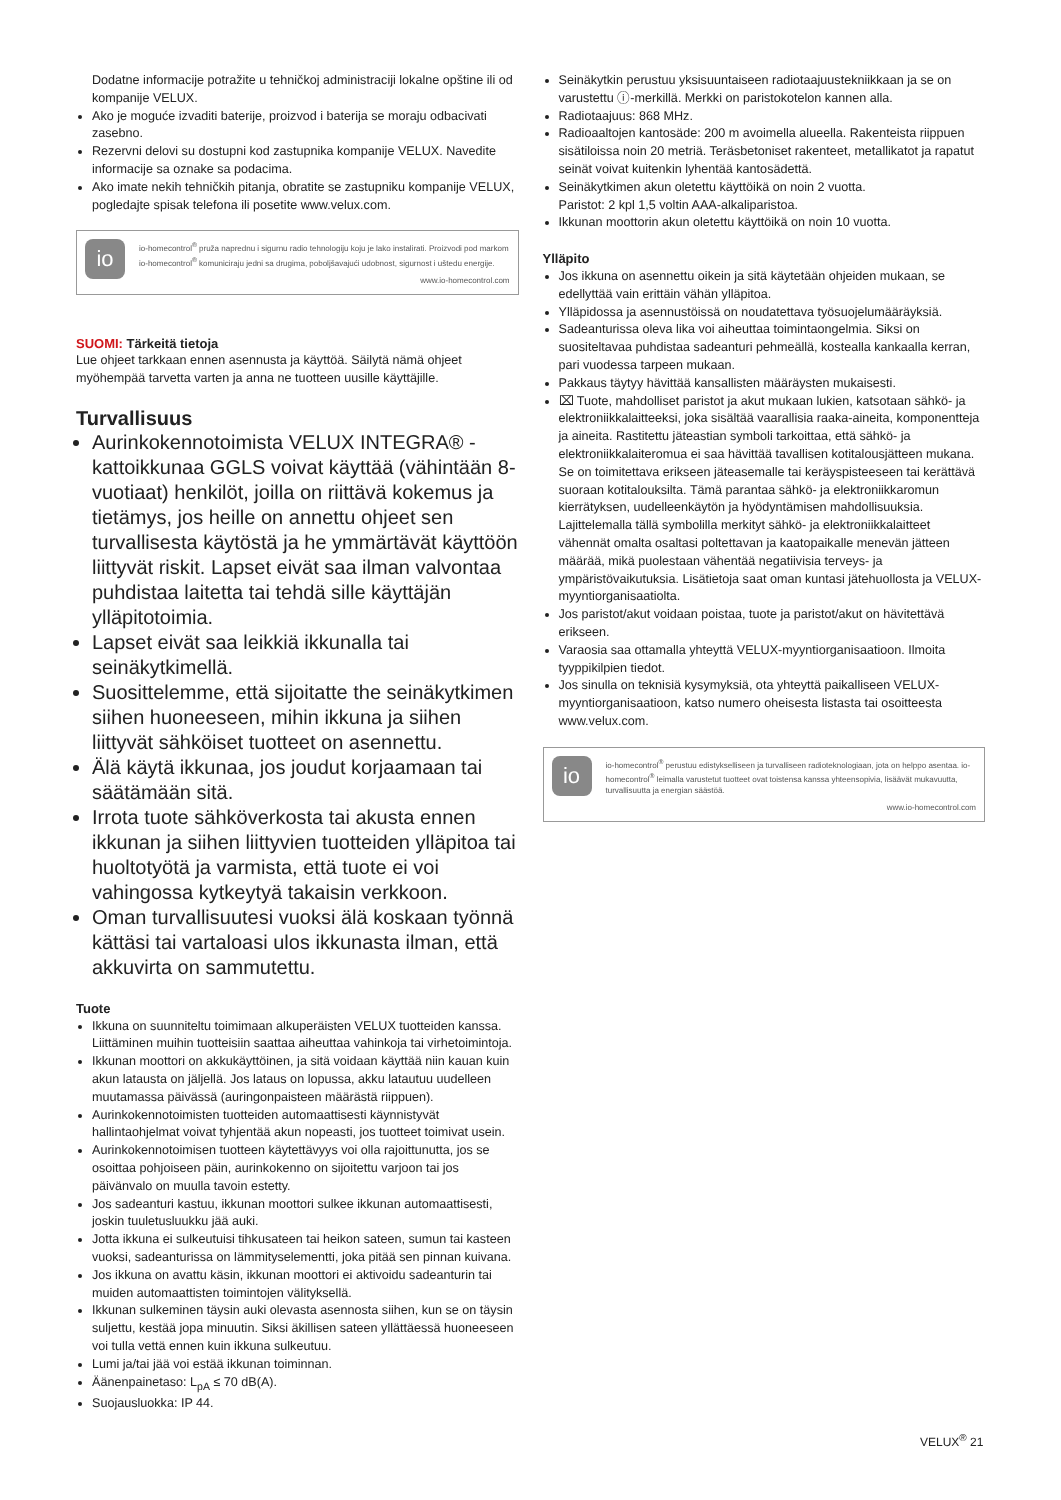Dodatne informacije potražite u tehničkoj administraciji lokalne opštine ili od kompanije VELUX.
Ako je moguće izvaditi baterije, proizvod i baterija se moraju odbacivati zasebno.
Rezervni delovi su dostupni kod zastupnika kompanije VELUX. Navedite informacije sa oznake sa podacima.
Ako imate nekih tehničkih pitanja, obratite se zastupniku kompanije VELUX, pogledajte spisak telefona ili posetite www.velux.com.
io
io-homecontrol<sup>®</sup> pruža naprednu i sigurnu radio tehnologiju koju je lako instalirati. Proizvodi pod markom io-homecontrol<sup>®</sup> komuniciraju jedni sa drugima, poboljšavajući udobnost, sigurnost i uštedu energije.
www.io-homecontrol.com
SUOMI: Tärkeitä tietoja
Lue ohjeet tarkkaan ennen asennusta ja käyttöä. Säilytä nämä ohjeet myöhempää tarvetta varten ja anna ne tuotteen uusille käyttäjille.
Turvallisuus
Aurinkokennotoimista VELUX INTEGRA® -kattoikkunaa GGLS voivat käyttää (vähintään 8-vuotiaat) henkilöt, joilla on riittävä kokemus ja tietämys, jos heille on annettu ohjeet sen turvallisesta käytöstä ja he ymmärtävät käyttöön liittyvät riskit. Lapset eivät saa ilman valvontaa puhdistaa laitetta tai tehdä sille käyttäjän ylläpitotoimia.
Lapset eivät saa leikkiä ikkunalla tai seinäkytkimellä.
Suosittelemme, että sijoitatte the seinäkytkimen siihen huoneeseen, mihin ikkuna ja siihen liittyvät sähköiset tuotteet on asennettu.
Älä käytä ikkunaa, jos joudut korjaamaan tai säätämään sitä.
Irrota tuote sähköverkosta tai akusta ennen ikkunan ja siihen liittyvien tuotteiden ylläpitoa tai huoltotyötä ja varmista, että tuote ei voi vahingossa kytkeytyä takaisin verkkoon.
Oman turvallisuutesi vuoksi älä koskaan työnnä kättäsi tai vartaloasi ulos ikkunasta ilman, että akkuvirta on sammutettu.
Tuote
Ikkuna on suunniteltu toimimaan alkuperäisten VELUX tuotteiden kanssa. Liittäminen muihin tuotteisiin saattaa aiheuttaa vahinkoja tai virhetoimintoja.
Ikkunan moottori on akkukäyttöinen, ja sitä voidaan käyttää niin kauan kuin akun latausta on jäljellä. Jos lataus on lopussa, akku latautuu uudelleen muutamassa päivässä (auringonpaisteen määrästä riippuen).
Aurinkokennotoimisten tuotteiden automaattisesti käynnistyvät hallintaohjelmat voivat tyhjentää akun nopeasti, jos tuotteet toimivat usein.
Aurinkokennotoimisen tuotteen käytettävyys voi olla rajoittunutta, jos se osoittaa pohjoiseen päin, aurinkokenno on sijoitettu varjoon tai jos päivänvalo on muulla tavoin estetty.
Jos sadeanturi kastuu, ikkunan moottori sulkee ikkunan automaattisesti, joskin tuuletusluukku jää auki.
Jotta ikkuna ei sulkeutuisi tihkusateen tai heikon sateen, sumun tai kasteen vuoksi, sadeanturissa on lämmityselementti, joka pitää sen pinnan kuivana.
Jos ikkuna on avattu käsin, ikkunan moottori ei aktivoidu sadeanturin tai muiden automaattisten toimintojen välityksellä.
Ikkunan sulkeminen täysin auki olevasta asennosta siihen, kun se on täysin suljettu, kestää jopa minuutin. Siksi äkillisen sateen yllättäessä huoneeseen voi tulla vettä ennen kuin ikkuna sulkeutuu.
Lumi ja/tai jää voi estää ikkunan toiminnan.
Äänenpainetaso: L<sub>pA</sub> ≤ 70 dB(A).
Suojausluokka: IP 44.
Seinäkytkin perustuu yksisuuntaiseen radiotaajuustekniikkaan ja se on varustettu ⓘ-merkillä. Merkki on paristokotelon kannen alla.
Radiotaajuus: 868 MHz.
Radioaaltojen kantosäde: 200 m avoimella alueella. Rakenteista riippuen sisätiloissa noin 20 metriä. Teräsbetoniset rakenteet, metallikatot ja rapatut seinät voivat kuitenkin lyhentää kantosädettä.
Seinäkytkimen akun oletettu käyttöikä on noin 2 vuotta.
Paristot: 2 kpl 1,5 voltin AAA-alkaliparistoa.
Ikkunan moottorin akun oletettu käyttöikä on noin 10 vuotta.
Ylläpito
Jos ikkuna on asennettu oikein ja sitä käytetään ohjeiden mukaan, se edellyttää vain erittäin vähän ylläpitoa.
Ylläpidossa ja asennustöissä on noudatettava työsuojelumääräyksiä.
Sadeanturissa oleva lika voi aiheuttaa toimintaongelmia. Siksi on suositeltavaa puhdistaa sadeanturi pehmeällä, kostealla kankaalla kerran, pari vuodessa tarpeen mukaan.
Pakkaus täytyy hävittää kansallisten määräysten mukaisesti.
⌧ Tuote, mahdolliset paristot ja akut mukaan lukien, katsotaan sähkö- ja elektroniikkalaitteeksi, joka sisältää vaarallisia raaka-aineita, komponentteja ja aineita. Rastitettu jäteastian symboli tarkoittaa, että sähkö- ja elektroniikkalaiteromua ei saa hävittää tavallisen kotitalousjätteen mukana. Se on toimitettava erikseen jäteasemalle tai keräyspisteeseen tai kerättävä suoraan kotitalouksilta. Tämä parantaa sähkö- ja elektroniikkaromun kierrätyksen, uudelleenkäytön ja hyödyntämisen mahdollisuuksia. Lajittelemalla tällä symbolilla merkityt sähkö- ja elektroniikkalaitteet vähennät omalta osaltasi poltettavan ja kaatopaikalle menevän jätteen määrää, mikä puolestaan vähentää negatiivisia terveys- ja ympäristövaikutuksia. Lisätietoja saat oman kuntasi jätehuollosta ja VELUX-myyntiorganisaatiolta.
Jos paristot/akut voidaan poistaa, tuote ja paristot/akut on hävitettävä erikseen.
Varaosia saa ottamalla yhteyttä VELUX-myyntiorganisaatioon. Ilmoita tyyppikilpien tiedot.
Jos sinulla on teknisiä kysymyksiä, ota yhteyttä paikalliseen VELUX-myyntiorganisaatioon, katso numero oheisesta listasta tai osoitteesta www.velux.com.
io
io-homecontrol<sup>®</sup> perustuu edistykselliseen ja turvalliseen radioteknologiaan, jota on helppo asentaa. io-homecontrol<sup>®</sup> leimalla varustetut tuotteet ovat toistensa kanssa yhteensopivia, lisäävät mukavuutta, turvallisuutta ja energian säästöä.
www.io-homecontrol.com
VELUX<sup>®</sup> 21